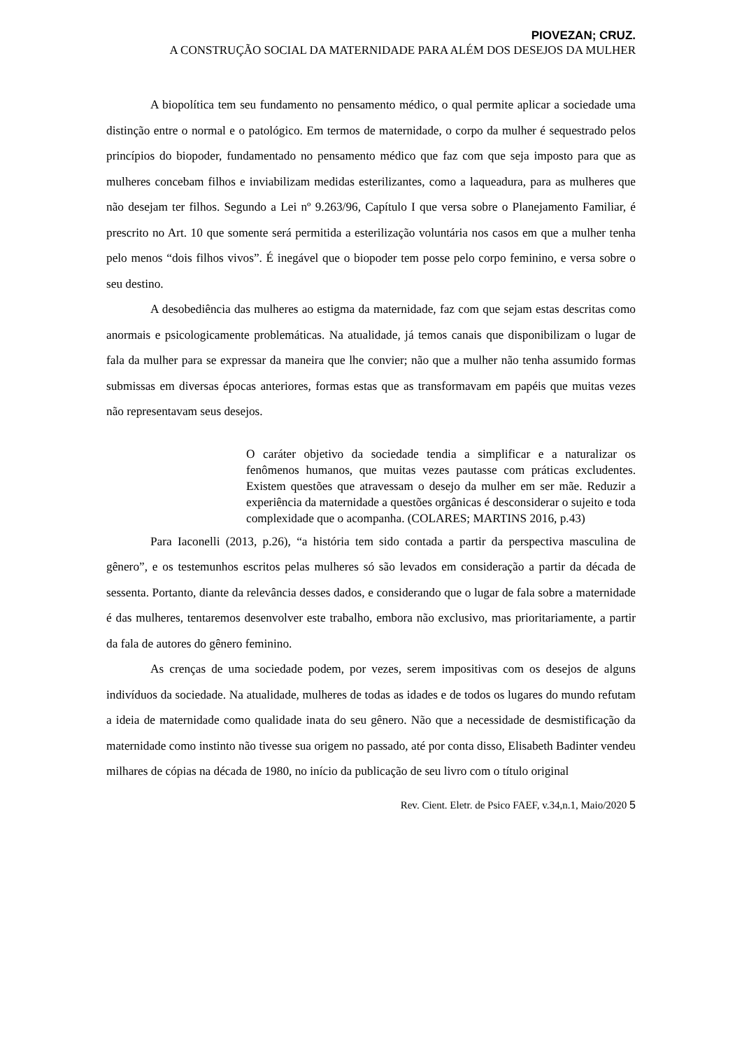PIOVEZAN; CRUZ.
A CONSTRUÇÃO SOCIAL DA MATERNIDADE PARA ALÉM DOS DESEJOS DA MULHER
A biopolítica tem seu fundamento no pensamento médico, o qual permite aplicar a sociedade uma distinção entre o normal e o patológico. Em termos de maternidade, o corpo da mulher é sequestrado pelos princípios do biopoder, fundamentado no pensamento médico que faz com que seja imposto para que as mulheres concebam filhos e inviabilizam medidas esterilizantes, como a laqueadura, para as mulheres que não desejam ter filhos. Segundo a Lei nº 9.263/96, Capítulo I que versa sobre o Planejamento Familiar, é prescrito no Art. 10 que somente será permitida a esterilização voluntária nos casos em que a mulher tenha pelo menos “dois filhos vivos”. É inegável que o biopoder tem posse pelo corpo feminino, e versa sobre o seu destino.
A desobediência das mulheres ao estigma da maternidade, faz com que sejam estas descritas como anormais e psicologicamente problemáticas. Na atualidade, já temos canais que disponibilizam o lugar de fala da mulher para se expressar da maneira que lhe convier; não que a mulher não tenha assumido formas submissas em diversas épocas anteriores, formas estas que as transformavam em papéis que muitas vezes não representavam seus desejos.
O caráter objetivo da sociedade tendia a simplificar e a naturalizar os fenômenos humanos, que muitas vezes pautasse com práticas excludentes. Existem questões que atravessam o desejo da mulher em ser mãe. Reduzir a experiência da maternidade a questões orgânicas é desconsiderar o sujeito e toda complexidade que o acompanha. (COLARES; MARTINS 2016, p.43)
Para Iaconelli (2013, p.26), “a história tem sido contada a partir da perspectiva masculina de gênero”, e os testemunhos escritos pelas mulheres só são levados em consideração a partir da década de sessenta. Portanto, diante da relevância desses dados, e considerando que o lugar de fala sobre a maternidade é das mulheres, tentaremos desenvolver este trabalho, embora não exclusivo, mas prioritariamente, a partir da fala de autores do gênero feminino.
As crenças de uma sociedade podem, por vezes, serem impositivas com os desejos de alguns indivíduos da sociedade. Na atualidade, mulheres de todas as idades e de todos os lugares do mundo refutam a ideia de maternidade como qualidade inata do seu gênero. Não que a necessidade de desmistificação da maternidade como instinto não tivesse sua origem no passado, até por conta disso, Elisabeth Badinter vendeu milhares de cópias na década de 1980, no início da publicação de seu livro com o título original
Rev. Cient. Eletr. de Psico FAEF, v.34,n.1, Maio/2020 5